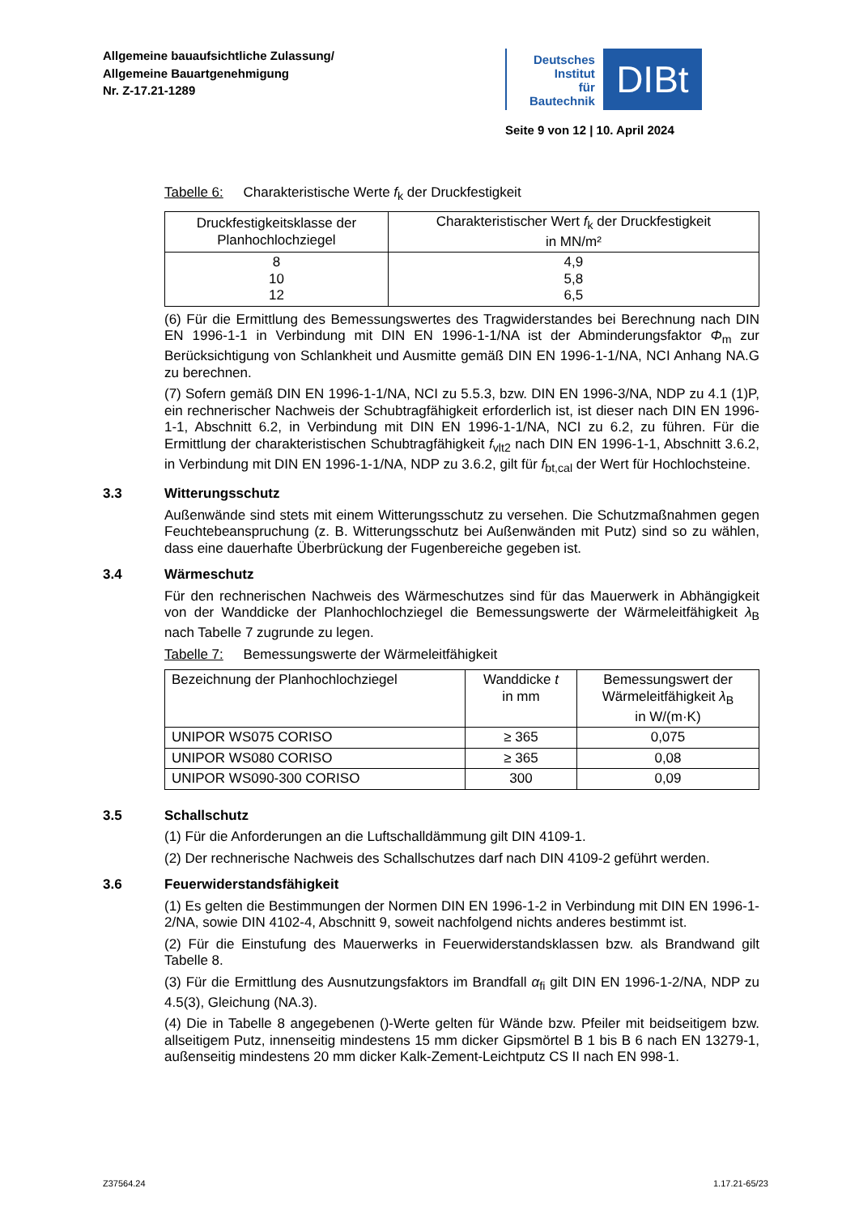Allgemeine bauaufsichtliche Zulassung/
Allgemeine Bauartgenehmigung
Nr. Z-17.21-1289
Deutsches
Institut
für
Bautechnik
DIBt
Seite 9 von 12 | 10. April 2024
Tabelle 6: Charakteristische Werte f<sub>k</sub> der Druckfestigkeit
| Druckfestigkeitsklasse der Planhochlochziegel | Charakteristischer Wert f<sub>k</sub> der Druckfestigkeit in MN/m² |
| --- | --- |
| 8 10 12 | 4,9 5,8 6,5 |
(6) Für die Ermittlung des Bemessungswertes des Tragwiderstandes bei Berechnung nach DIN EN 1996-1-1 in Verbindung mit DIN EN 1996-1-1/NA ist der Abminderungsfaktor Φ<sub>m</sub> zur Berücksichtigung von Schlankheit und Ausmitte gemäß DIN EN 1996-1-1/NA, NCI Anhang NA.G zu berechnen.
(7) Sofern gemäß DIN EN 1996-1-1/NA, NCI zu 5.5.3, bzw. DIN EN 1996-3/NA, NDP zu 4.1 (1)P, ein rechnerischer Nachweis der Schubtragfähigkeit erforderlich ist, ist dieser nach DIN EN 1996-1-1, Abschnitt 6.2, in Verbindung mit DIN EN 1996-1-1/NA, NCI zu 6.2, zu führen. Für die Ermittlung der charakteristischen Schubtragfähigkeit f<sub>vlt2</sub> nach DIN EN 1996-1-1, Abschnitt 3.6.2, in Verbindung mit DIN EN 1996-1-1/NA, NDP zu 3.6.2, gilt für f<sub>bt,cal</sub> der Wert für Hochlochsteine.
3.3 Witterungsschutz
Außenwände sind stets mit einem Witterungsschutz zu versehen. Die Schutzmaßnahmen gegen Feuchtebeanspruchung (z. B. Witterungsschutz bei Außenwänden mit Putz) sind so zu wählen, dass eine dauerhafte Überbrückung der Fugenbereiche gegeben ist.
3.4 Wärmeschutz
Für den rechnerischen Nachweis des Wärmeschutzes sind für das Mauerwerk in Abhängigkeit von der Wanddicke der Planhochlochziegel die Bemessungswerte der Wärmeleitfähigkeit λ<sub>B</sub> nach Tabelle 7 zugrunde zu legen.
Tabelle 7: Bemessungswerte der Wärmeleitfähigkeit
| Bezeichnung der Planhochlochziegel | Wanddicke t in mm | Bemessungswert der Wärmeleitfähigkeit λ<sub>B</sub> in W/(m·K) |
| --- | --- | --- |
| UNIPOR WS075 CORISO | ≥ 365 | 0,075 |
| UNIPOR WS080 CORISO | ≥ 365 | 0,08 |
| UNIPOR WS090-300 CORISO | 300 | 0,09 |
3.5 Schallschutz
(1) Für die Anforderungen an die Luftschalldämmung gilt DIN 4109-1.
(2) Der rechnerische Nachweis des Schallschutzes darf nach DIN 4109-2 geführt werden.
3.6 Feuerwiderstandsfähigkeit
(1) Es gelten die Bestimmungen der Normen DIN EN 1996-1-2 in Verbindung mit DIN EN 1996-1-2/NA, sowie DIN 4102-4, Abschnitt 9, soweit nachfolgend nichts anderes bestimmt ist.
(2) Für die Einstufung des Mauerwerks in Feuerwiderstandsklassen bzw. als Brandwand gilt Tabelle 8.
(3) Für die Ermittlung des Ausnutzungsfaktors im Brandfall α<sub>fi</sub> gilt DIN EN 1996-1-2/NA, NDP zu 4.5(3), Gleichung (NA.3).
(4) Die in Tabelle 8 angegebenen ()-Werte gelten für Wände bzw. Pfeiler mit beidseitigem bzw. allseitigem Putz, innenseitig mindestens 15 mm dicker Gipsmörtel B 1 bis B 6 nach EN 13279-1, außenseitig mindestens 20 mm dicker Kalk-Zement-Leichtputz CS II nach EN 998-1.
Z37564.24 1.17.21-65/23